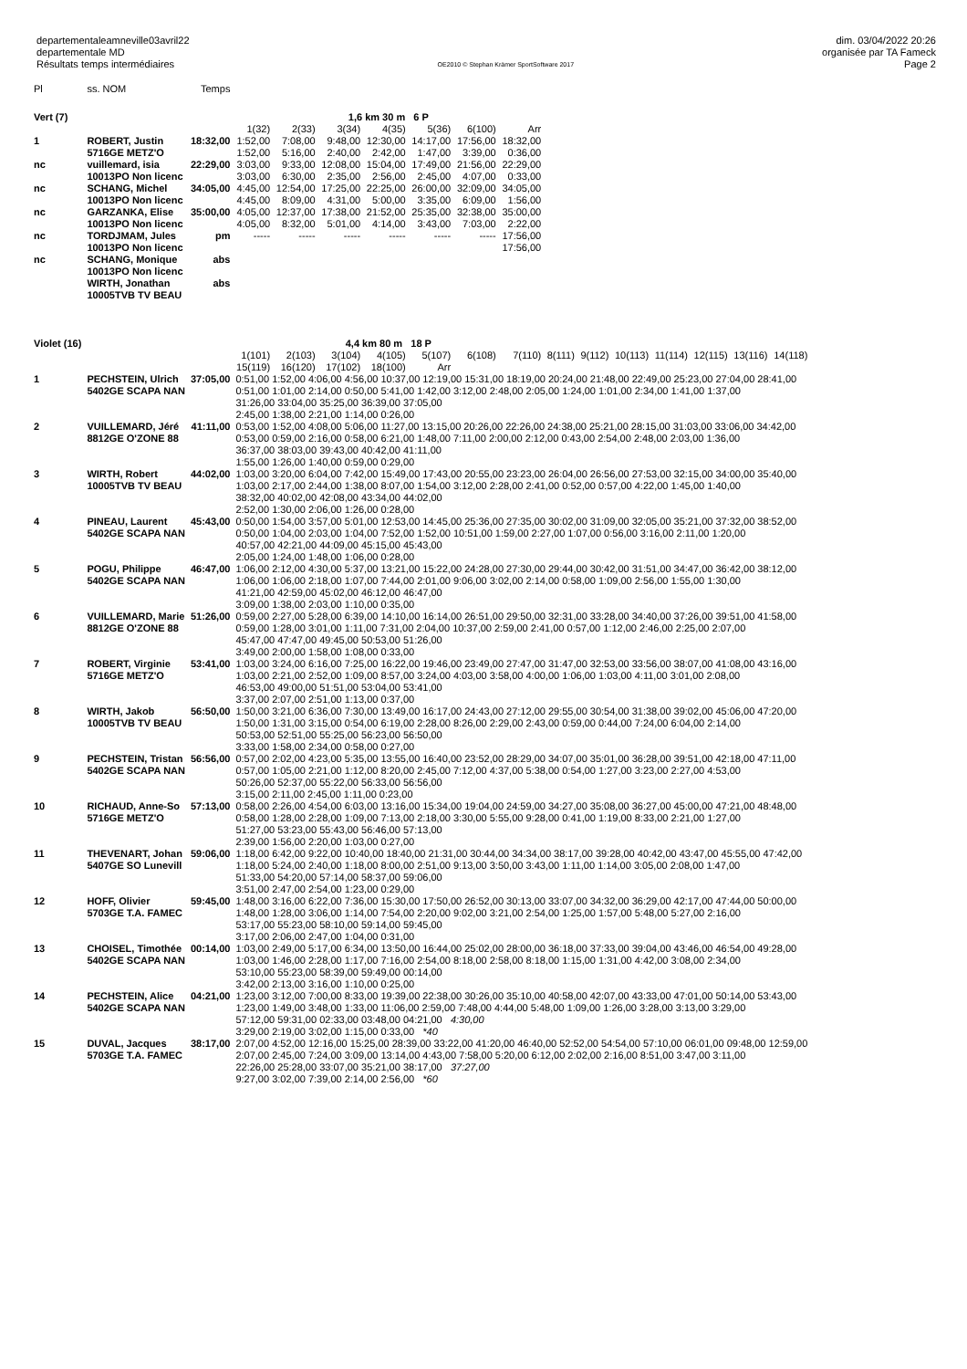departementaleamneville03avril22
departementale MD
Résultats temps intermédiaires
OE2010 © Stephan Krämer SportSoftware 2017
dim. 03/04/2022 20:26
organisée par TA Fameck
Page 2
| Pl | ss. NOM | Temps | | | | | | | | | | | | | | |
| Vert (7) | | | 1,6 km 30 m 6 P | | | | | | | | | | | | | |
| | | | 1(32) | 2(33) | 3(34) | 4(35) | 5(36) | 6(100) | Arr | | | | | | | |
| 1 | ROBERT, Justin 5716GE METZ'O | 18:32,00 | 1:52,00 1:52,00 | 7:08,00 5:16,00 | 9:48,00 2:40,00 | 12:30,00 2:42,00 | 14:17,00 1:47,00 | 17:56,00 3:39,00 | 18:32,00 0:36,00 | | | | | | | |
| nc | vuillemard, isia 10013PO Non licenc | 22:29,00 | 3:03,00 3:03,00 | 9:33,00 6:30,00 | 12:08,00 2:35,00 | 15:04,00 2:56,00 | 17:49,00 2:45,00 | 21:56,00 4:07,00 | 22:29,00 0:33,00 | | | | | | | |
| nc | SCHANG, Michel 10013PO Non licenc | 34:05,00 | 4:45,00 4:45,00 | 12:54,00 8:09,00 | 17:25,00 4:31,00 | 22:25,00 5:00,00 | 26:00,00 3:35,00 | 32:09,00 6:09,00 | 34:05,00 1:56,00 | | | | | | | |
| nc | GARZANKA, Elise 10013PO Non licenc | 35:00,00 | 4:05,00 4:05,00 | 12:37,00 8:32,00 | 17:38,00 5:01,00 | 21:52,00 4:14,00 | 25:35,00 3:43,00 | 32:38,00 7:03,00 | 35:00,00 2:22,00 | | | | | | | |
| nc | TORDJMAM, Jules 10013PO Non licenc | pm | ----- | ----- | ----- | ----- | ----- | ----- | 17:56,00 17:56,00 | | | | | | | |
| nc | SCHANG, Monique 10013PO Non licenc | abs | | | | | | | | | | | | | | |
| | WIRTH, Jonathan 10005TVB TV BEAU | abs | | | | | | | | | | | | | | |
| Violet (16) | | | 4,4 km 80 m 18 P | | | | | | | | | | | | | |
| | | | 1(101) 15(119) | 2(103) 16(120) | 3(104) 17(102) | 4(105) 18(100) | 5(107) Arr | 6(108) | 7(110) | 8(111) | 9(112) | 10(113) | 11(114) | 12(115) | 13(116) | 14(118) |
| 1 | PECHSTEIN, Ulrich 5402GE SCAPA NAN | 37:05,00 | 0:51,00 1:52,00 4:06,00 4:56,00 10:37,00 12:19,00 15:31,00 18:19,00 20:24,00 21:48,00 22:49,00 25:23,00 27:04,00 28:41,00 0:51,00 1:01,00 2:14,00 0:50,00 5:41,00 1:42,00 3:12,00 2:48,00 2:05,00 1:24,00 1:01,00 2:34,00 1:41,00 1:37,00 31:26,00 33:04,00 35:25,00 36:39,00 37:05,00 2:45,00 1:38,00 2:21,00 1:14,00 0:26,00 | | | | | | | | | | | | | |
| 2 | VUILLEMARD, Jéré 8812GE O'ZONE 88 | 41:11,00 | 0:53,00 1:52,00 4:08,00 5:06,00 11:27,00 13:15,00 20:26,00 22:26,00 24:38,00 25:21,00 28:15,00 31:03,00 33:06,00 34:42,00 0:53,00 0:59,00 2:16,00 0:58,00 6:21,00 1:48,00 7:11,00 2:00,00 2:12,00 0:43,00 2:54,00 2:48,00 2:03,00 1:36,00 36:37,00 38:03,00 39:43,00 40:42,00 41:11,00 1:55,00 1:26,00 1:40,00 0:59,00 0:29,00 | | | | | | | | | | | | | |
| 3 | WIRTH, Robert 10005TVB TV BEAU | 44:02,00 | 1:03,00 3:20,00 6:04,00 7:42,00 15:49,00 17:43,00 20:55,00 23:23,00 26:04,00 26:56,00 27:53,00 32:15,00 34:00,00 35:40,00 1:03,00 2:17,00 2:44,00 1:38,00 8:07,00 1:54,00 3:12,00 2:28,00 2:41,00 0:52,00 0:57,00 4:22,00 1:45,00 1:40,00 38:32,00 40:02,00 42:08,00 43:34,00 44:02,00 2:52,00 1:30,00 2:06,00 1:26,00 0:28,00 | | | | | | | | | | | | | |
| 4 | PINEAU, Laurent 5402GE SCAPA NAN | 45:43,00 | 0:50,00 1:54,00 3:57,00 5:01,00 12:53,00 14:45,00 25:36,00 27:35,00 30:02,00 31:09,00 32:05,00 35:21,00 37:32,00 38:52,00 0:50,00 1:04,00 2:03,00 1:04,00 7:52,00 1:52,00 10:51,00 1:59,00 2:27,00 1:07,00 0:56,00 3:16,00 2:11,00 1:20,00 40:57,00 42:21,00 44:09,00 45:15,00 45:43,00 2:05,00 1:24,00 1:48,00 1:06,00 0:28,00 | | | | | | | | | | | | | |
| 5 | POGU, Philippe 5402GE SCAPA NAN | 46:47,00 | 1:06,00 2:12,00 4:30,00 5:37,00 13:21,00 15:22,00 24:28,00 27:30,00 29:44,00 30:42,00 31:51,00 34:47,00 36:42,00 38:12,00 1:06,00 1:06,00 2:18,00 1:07,00 7:44,00 2:01,00 9:06,00 3:02,00 2:14,00 0:58,00 1:09,00 2:56,00 1:55,00 1:30,00 41:21,00 42:59,00 45:02,00 46:12,00 46:47,00 3:09,00 1:38,00 2:03,00 1:10,00 0:35,00 | | | | | | | | | | | | | |
| 6 | VUILLEMARD, Marie 8812GE O'ZONE 88 | 51:26,00 | 0:59,00 2:27,00 5:28,00 6:39,00 14:10,00 16:14,00 26:51,00 29:50,00 32:31,00 33:28,00 34:40,00 37:26,00 39:51,00 41:58,00 0:59,00 1:28,00 3:01,00 1:11,00 7:31,00 2:04,00 10:37,00 2:59,00 2:41,00 0:57,00 1:12,00 2:46,00 2:25,00 2:07,00 45:47,00 47:47,00 49:45,00 50:53,00 51:26,00 3:49,00 2:00,00 1:58,00 1:08,00 0:33,00 | | | | | | | | | | | | | |
| 7 | ROBERT, Virginie 5716GE METZ'O | 53:41,00 | 1:03,00 3:24,00 6:16,00 7:25,00 16:22,00 19:46,00 23:49,00 27:47,00 31:47,00 32:53,00 33:56,00 38:07,00 41:08,00 43:16,00 1:03,00 2:21,00 2:52,00 1:09,00 8:57,00 3:24,00 4:03,00 3:58,00 4:00,00 1:06,00 1:03,00 4:11,00 3:01,00 2:08,00 46:53,00 49:00,00 51:51,00 53:04,00 53:41,00 3:37,00 2:07,00 2:51,00 1:13,00 0:37,00 | | | | | | | | | | | | | |
| 8 | WIRTH, Jakob 10005TVB TV BEAU | 56:50,00 | 1:50,00 3:21,00 6:36,00 7:30,00 13:49,00 16:17,00 24:43,00 27:12,00 29:55,00 30:54,00 31:38,00 39:02,00 45:06,00 47:20,00 1:50,00 1:31,00 3:15,00 0:54,00 6:19,00 2:28,00 8:26,00 2:29,00 2:43,00 0:59,00 0:44,00 7:24,00 6:04,00 2:14,00 50:53,00 52:51,00 55:25,00 56:23,00 56:50,00 3:33,00 1:58,00 2:34,00 0:58,00 0:27,00 | | | | | | | | | | | | | |
| 9 | PECHSTEIN, Tristan 5402GE SCAPA NAN | 56:56,00 | 0:57,00 2:02,00 4:23,00 5:35,00 13:55,00 16:40,00 23:52,00 28:29,00 34:07,00 35:01,00 36:28,00 39:51,00 42:18,00 47:11,00 0:57,00 1:05,00 2:21,00 1:12,00 8:20,00 2:45,00 7:12,00 4:37,00 5:38,00 0:54,00 1:27,00 3:23,00 2:27,00 4:53,00 50:26,00 52:37,00 55:22,00 56:33,00 56:56,00 3:15,00 2:11,00 2:45,00 1:11,00 0:23,00 | | | | | | | | | | | | | |
| 10 | RICHAUD, Anne-So 5716GE METZ'O | 57:13,00 | 0:58,00 2:26,00 4:54,00 6:03,00 13:16,00 15:34,00 19:04,00 24:59,00 34:27,00 35:08,00 36:27,00 45:00,00 47:21,00 48:48,00 0:58,00 1:28,00 2:28,00 1:09,00 7:13,00 2:18,00 3:30,00 5:55,00 9:28,00 0:41,00 1:19,00 8:33,00 2:21,00 1:27,00 51:27,00 53:23,00 55:43,00 56:46,00 57:13,00 2:39,00 1:56,00 2:20,00 1:03,00 0:27,00 | | | | | | | | | | | | | |
| 11 | THEVENART, Johan 5407GE SO Lunevill | 59:06,00 | 1:18,00 6:42,00 9:22,00 10:40,00 18:40,00 21:31,00 30:44,00 34:34,00 38:17,00 39:28,00 40:42,00 43:47,00 45:55,00 47:42,00 1:18,00 5:24,00 2:40,00 1:18,00 8:00,00 2:51,00 9:13,00 3:50,00 3:43,00 1:11,00 1:14,00 3:05,00 2:08,00 1:47,00 51:33,00 54:20,00 57:14,00 58:37,00 59:06,00 3:51,00 2:47,00 2:54,00 1:23,00 0:29,00 | | | | | | | | | | | | | |
| 12 | HOFF, Olivier 5703GE T.A. FAMEC | 59:45,00 | 1:48,00 3:16,00 6:22,00 7:36,00 15:30,00 17:50,00 26:52,00 30:13,00 33:07,00 34:32,00 36:29,00 42:17,00 47:44,00 50:00,00 1:48,00 1:28,00 3:06,00 1:14,00 7:54,00 2:20,00 9:02,00 3:21,00 2:54,00 1:25,00 1:57,00 5:48,00 5:27,00 2:16,00 53:17,00 55:23,00 58:10,00 59:14,00 59:45,00 3:17,00 2:06,00 2:47,00 1:04,00 0:31,00 | | | | | | | | | | | | | |
| 13 | CHOISEL, Timothée 5402GE SCAPA NAN | 00:14,00 | 1:03,00 2:49,00 5:17,00 6:34,00 13:50,00 16:44,00 25:02,00 28:00,00 36:18,00 37:33,00 39:04,00 43:46,00 46:54,00 49:28,00 1:03,00 1:46,00 2:28,00 1:17,00 7:16,00 2:54,00 8:18,00 2:58,00 8:18,00 1:15,00 1:31,00 4:42,00 3:08,00 2:34,00 53:10,00 55:23,00 58:39,00 59:49,00 00:14,00 3:42,00 2:13,00 3:16,00 1:10,00 0:25,00 | | | | | | | | | | | | | |
| 14 | PECHSTEIN, Alice 5402GE SCAPA NAN | 04:21,00 | 1:23,00 3:12,00 7:00,00 8:33,00 19:39,00 22:38,00 30:26,00 35:10,00 40:58,00 42:07,00 43:33,00 47:01,00 50:14,00 53:43,00 1:23,00 1:49,00 3:48,00 1:33,00 11:06,00 2:59,00 7:48,00 4:44,00 5:48,00 1:09,00 1:26,00 3:28,00 3:13,00 3:29,00 57:12,00 59:31,00 02:33,00 03:48,00 04:21,00 4:30,00 3:29,00 2:19,00 3:02,00 1:15,00 0:33,00 *40 | | | | | | | | | | | | | |
| 15 | DUVAL, Jacques 5703GE T.A. FAMEC | 38:17,00 | 2:07,00 4:52,00 12:16,00 15:25,00 28:39,00 33:22,00 41:20,00 46:40,00 52:52,00 54:54,00 57:10,00 06:01,00 09:48,00 12:59,00 2:07,00 2:45,00 7:24,00 3:09,00 13:14,00 4:43,00 7:58,00 5:20,00 6:12,00 2:02,00 2:16,00 8:51,00 3:47,00 3:11,00 22:26,00 25:28,00 33:07,00 35:21,00 38:17,00 37:27,00 9:27,00 3:02,00 7:39,00 2:14,00 2:56,00 *60 | | | | | | | | | | | | | |